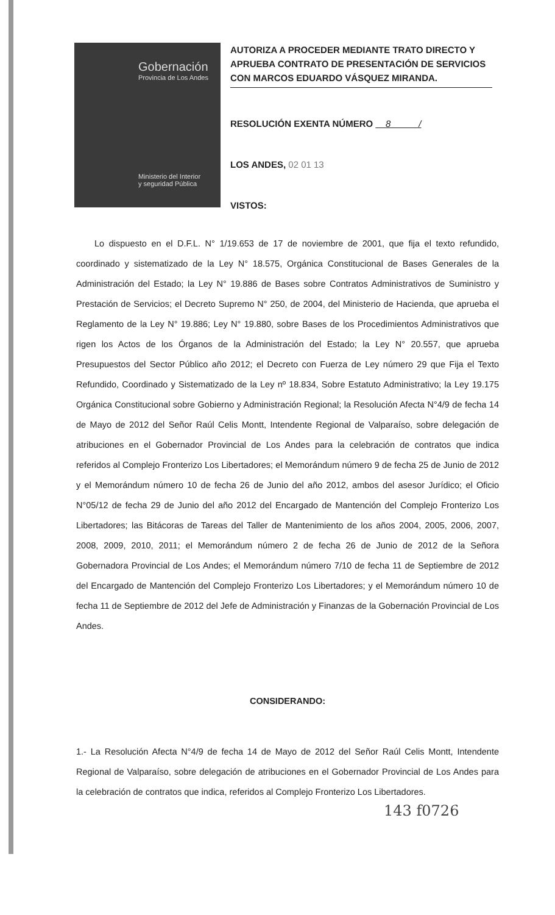Gobernación
Provincia de Los Andes
Ministerio del Interior
y seguridad Pública
AUTORIZA A PROCEDER MEDIANTE TRATO DIRECTO Y APRUEBA CONTRATO DE PRESENTACIÓN DE SERVICIOS CON MARCOS EDUARDO VÁSQUEZ MIRANDA.
RESOLUCIÓN EXENTA NÚMERO 8 /
LOS ANDES, 02 01 13
VISTOS:
Lo dispuesto en el D.F.L. N° 1/19.653 de 17 de noviembre de 2001, que fija el texto refundido, coordinado y sistematizado de la Ley N° 18.575, Orgánica Constitucional de Bases Generales de la Administración del Estado; la Ley N° 19.886 de Bases sobre Contratos Administrativos de Suministro y Prestación de Servicios; el Decreto Supremo N° 250, de 2004, del Ministerio de Hacienda, que aprueba el Reglamento de la Ley N° 19.886; Ley N° 19.880, sobre Bases de los Procedimientos Administrativos que rigen los Actos de los Órganos de la Administración del Estado; la Ley N° 20.557, que aprueba Presupuestos del Sector Público año 2012; el Decreto con Fuerza de Ley número 29 que Fija el Texto Refundido, Coordinado y Sistematizado de la Ley nº 18.834, Sobre Estatuto Administrativo; la Ley 19.175 Orgánica Constitucional sobre Gobierno y Administración Regional; la Resolución Afecta N°4/9 de fecha 14 de Mayo de 2012 del Señor Raúl Celis Montt, Intendente Regional de Valparaíso, sobre delegación de atribuciones en el Gobernador Provincial de Los Andes para la celebración de contratos que indica referidos al Complejo Fronterizo Los Libertadores; el Memorándum número 9 de fecha 25 de Junio de 2012 y el Memorándum número 10 de fecha 26 de Junio del año 2012, ambos del asesor Jurídico; el Oficio N°05/12 de fecha 29 de Junio del año 2012 del Encargado de Mantención del Complejo Fronterizo Los Libertadores; las Bitácoras de Tareas del Taller de Mantenimiento de los años 2004, 2005, 2006, 2007, 2008, 2009, 2010, 2011; el Memorándum número 2 de fecha 26 de Junio de 2012 de la Señora Gobernadora Provincial de Los Andes; el Memorándum número 7/10 de fecha 11 de Septiembre de 2012 del Encargado de Mantención del Complejo Fronterizo Los Libertadores; y el Memorándum número 10 de fecha 11 de Septiembre de 2012 del Jefe de Administración y Finanzas de la Gobernación Provincial de Los Andes.
CONSIDERANDO:
1.- La Resolución Afecta N°4/9 de fecha 14 de Mayo de 2012 del Señor Raúl Celis Montt, Intendente Regional de Valparaíso, sobre delegación de atribuciones en el Gobernador Provincial de Los Andes para la celebración de contratos que indica, referidos al Complejo Fronterizo Los Libertadores.
143 f0726